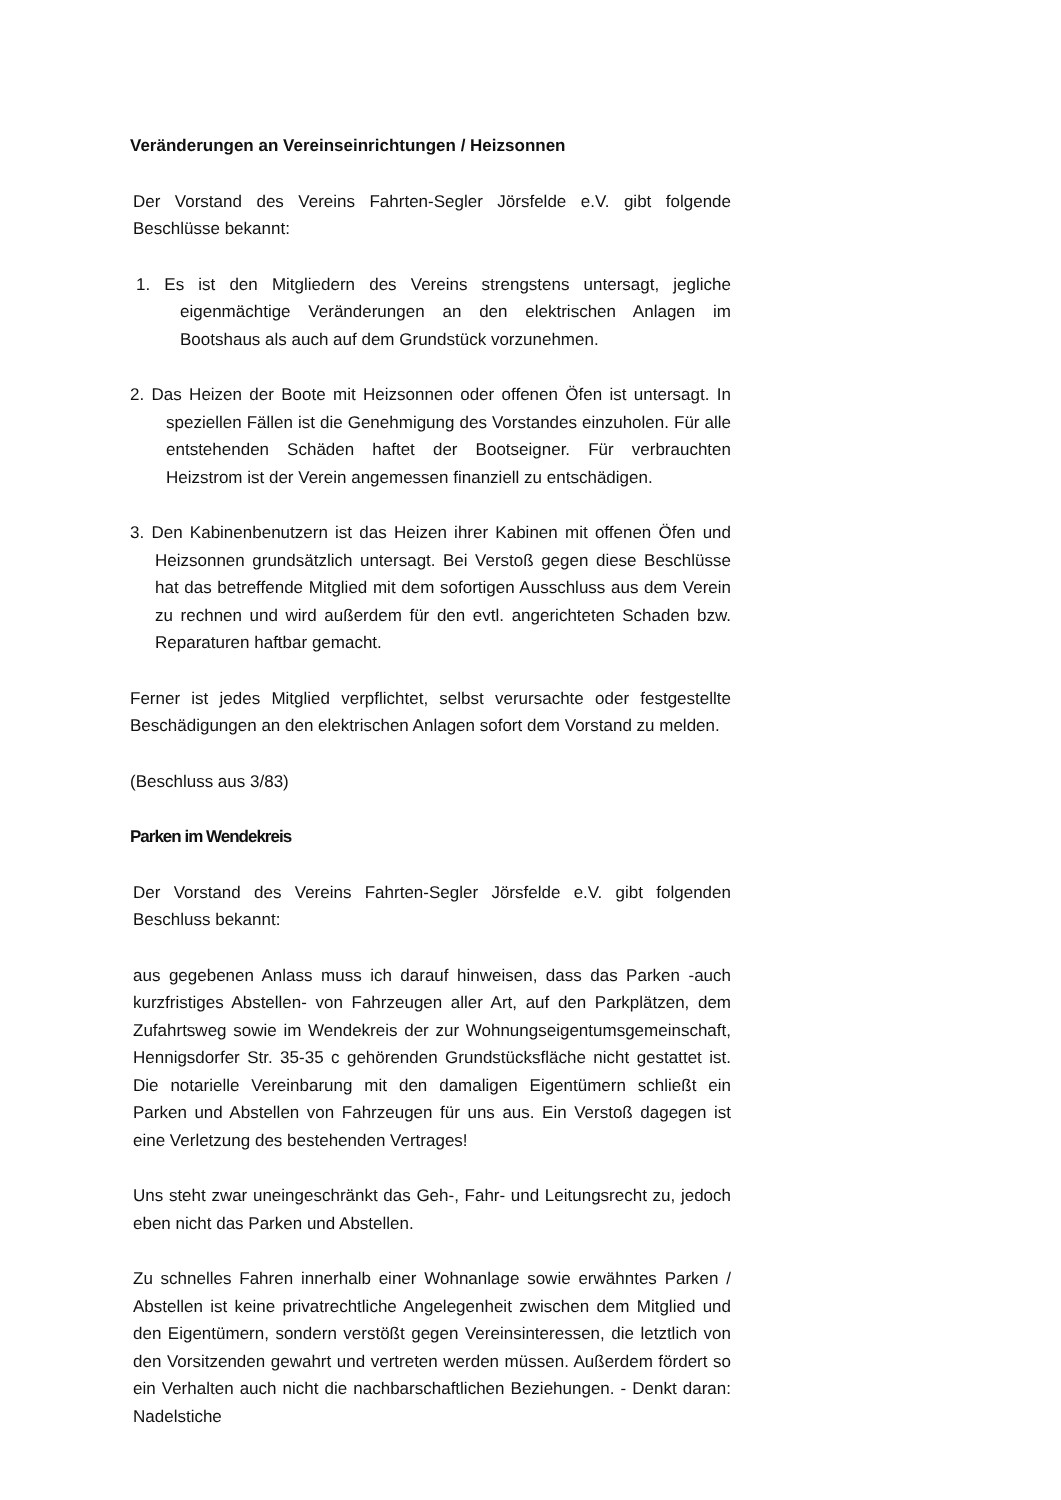Veränderungen an Vereinseinrichtungen / Heizsonnen
Der Vorstand des Vereins Fahrten-Segler Jörsfelde e.V. gibt folgende Beschlüsse bekannt:
1. Es ist den Mitgliedern des Vereins strengstens untersagt, jegliche eigenmächtige Veränderungen an den elektrischen Anlagen im Bootshaus als auch auf dem Grundstück vorzunehmen.
2. Das Heizen der Boote mit Heizsonnen oder offenen Öfen ist untersagt. In speziellen Fällen ist die Genehmigung des Vorstandes einzuholen. Für alle entstehenden Schäden haftet der Bootseigner. Für verbrauchten Heizstrom ist der Verein angemessen finanziell zu entschädigen.
3. Den Kabinenbenutzern ist das Heizen ihrer Kabinen mit offenen Öfen und Heizsonnen grundsätzlich untersagt. Bei Verstoß gegen diese Beschlüsse hat das betreffende Mitglied mit dem sofortigen Ausschluss aus dem Verein zu rechnen und wird außerdem für den evtl. angerichteten Schaden bzw. Reparaturen haftbar gemacht.
Ferner ist jedes Mitglied verpflichtet, selbst verursachte oder festgestellte Beschädigungen an den elektrischen Anlagen sofort dem Vorstand zu melden.
(Beschluss aus 3/83)
Parken im Wendekreis
Der Vorstand des Vereins Fahrten-Segler Jörsfelde e.V. gibt folgenden Beschluss bekannt:
aus gegebenen Anlass muss ich darauf hinweisen, dass das Parken -auch kurzfristiges Abstellen- von Fahrzeugen aller Art, auf den Parkplätzen, dem Zufahrtsweg sowie im Wendekreis der zur Wohnungseigentumsgemeinschaft, Hennigsdorfer Str. 35-35 c gehörenden Grundstücksfläche nicht gestattet ist. Die notarielle Vereinbarung mit den damaligen Eigentümern schließt ein Parken und Abstellen von Fahrzeugen für uns aus. Ein Verstoß dagegen ist eine Verletzung des bestehenden Vertrages!
Uns steht zwar uneingeschränkt das Geh-, Fahr- und Leitungsrecht zu, jedoch eben nicht das Parken und Abstellen.
Zu schnelles Fahren innerhalb einer Wohnanlage sowie erwähntes Parken / Abstellen ist keine privatrechtliche Angelegenheit zwischen dem Mitglied und den Eigentümern, sondern verstößt gegen Vereinsinteressen, die letztlich von den Vorsitzenden gewahrt und vertreten werden müssen. Außerdem fördert so ein Verhalten auch nicht die nachbarschaftlichen Beziehungen. - Denkt daran: Nadelstiche